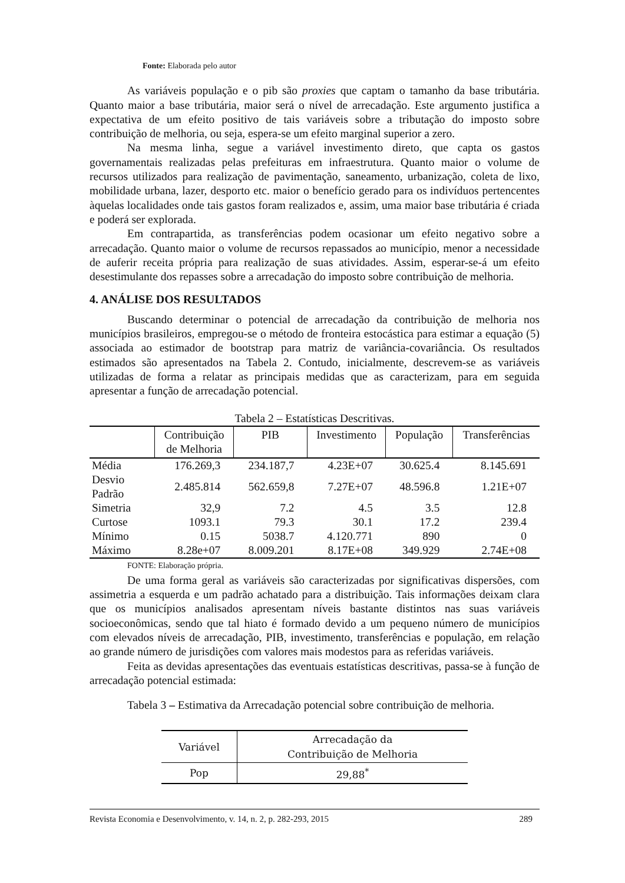Fonte: Elaborada pelo autor
As variáveis população e o pib são proxies que captam o tamanho da base tributária. Quanto maior a base tributária, maior será o nível de arrecadação. Este argumento justifica a expectativa de um efeito positivo de tais variáveis sobre a tributação do imposto sobre contribuição de melhoria, ou seja, espera-se um efeito marginal superior a zero.
Na mesma linha, segue a variável investimento direto, que capta os gastos governamentais realizadas pelas prefeituras em infraestrutura. Quanto maior o volume de recursos utilizados para realização de pavimentação, saneamento, urbanização, coleta de lixo, mobilidade urbana, lazer, desporto etc. maior o benefício gerado para os indivíduos pertencentes àquelas localidades onde tais gastos foram realizados e, assim, uma maior base tributária é criada e poderá ser explorada.
Em contrapartida, as transferências podem ocasionar um efeito negativo sobre a arrecadação. Quanto maior o volume de recursos repassados ao município, menor a necessidade de auferir receita própria para realização de suas atividades. Assim, esperar-se-á um efeito desestimulante dos repasses sobre a arrecadação do imposto sobre contribuição de melhoria.
4. ANÁLISE DOS RESULTADOS
Buscando determinar o potencial de arrecadação da contribuição de melhoria nos municípios brasileiros, empregou-se o método de fronteira estocástica para estimar a equação (5) associada ao estimador de bootstrap para matriz de variância-covariância. Os resultados estimados são apresentados na Tabela 2. Contudo, inicialmente, descrevem-se as variáveis utilizadas de forma a relatar as principais medidas que as caracterizam, para em seguida apresentar a função de arrecadação potencial.
Tabela 2 – Estatísticas Descritivas.
| | Contribuição de Melhoria | PIB | Investimento | População | Transferências |
| --- | --- | --- | --- | --- | --- |
| Média | 176.269,3 | 234.187,7 | 4.23E+07 | 30.625.4 | 8.145.691 |
| Desvio Padrão | 2.485.814 | 562.659,8 | 7.27E+07 | 48.596.8 | 1.21E+07 |
| Simetria | 32,9 | 7.2 | 4.5 | 3.5 | 12.8 |
| Curtose | 1093.1 | 79.3 | 30.1 | 17.2 | 239.4 |
| Mínimo | 0.15 | 5038.7 | 4.120.771 | 890 | 0 |
| Máximo | 8.28e+07 | 8.009.201 | 8.17E+08 | 349.929 | 2.74E+08 |
FONTE: Elaboração própria.
De uma forma geral as variáveis são caracterizadas por significativas dispersões, com assimetria a esquerda e um padrão achatado para a distribuição. Tais informações deixam clara que os municípios analisados apresentam níveis bastante distintos nas suas variáveis socioeconômicas, sendo que tal hiato é formado devido a um pequeno número de municípios com elevados níveis de arrecadação, PIB, investimento, transferências e população, em relação ao grande número de jurisdições com valores mais modestos para as referidas variáveis.
Feita as devidas apresentações das eventuais estatísticas descritivas, passa-se à função de arrecadação potencial estimada:
Tabela 3 – Estimativa da Arrecadação potencial sobre contribuição de melhoria.
| Variável | Arrecadação da Contribuição de Melhoria |
| Pop | 29,88<sup>*</sup> |
Revista Economia e Desenvolvimento, v. 14, n. 2, p. 282-293, 2015 289